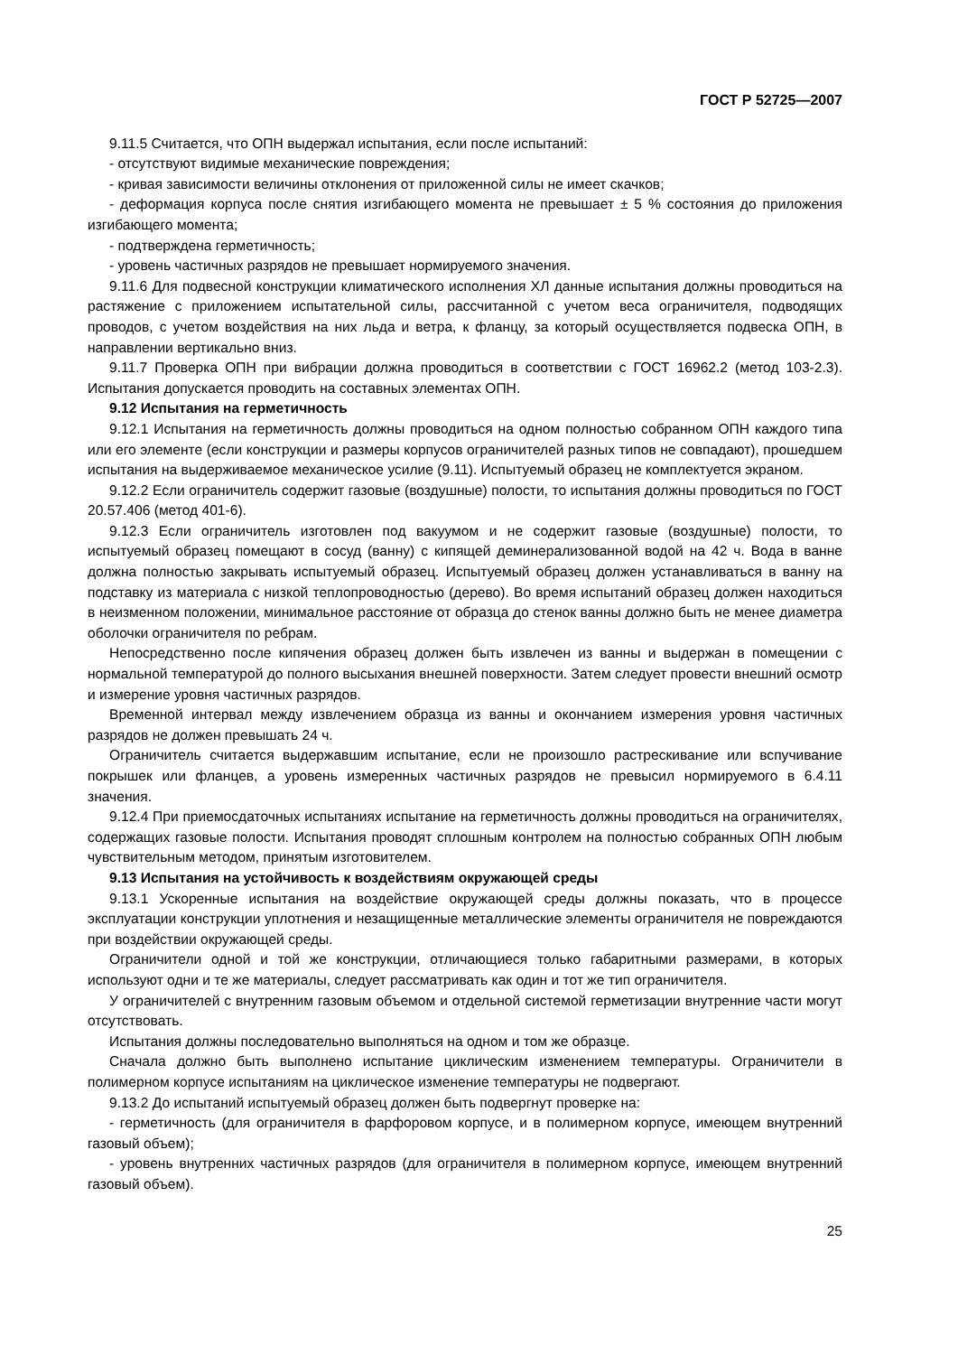ГОСТ Р 52725—2007
9.11.5 Считается, что ОПН выдержал испытания, если после испытаний:
- отсутствуют видимые механические повреждения;
- кривая зависимости величины отклонения от приложенной силы не имеет скачков;
- деформация корпуса после снятия изгибающего момента не превышает ± 5 % состояния до приложения изгибающего момента;
- подтверждена герметичность;
- уровень частичных разрядов не превышает нормируемого значения.
9.11.6 Для подвесной конструкции климатического исполнения ХЛ данные испытания должны проводиться на растяжение с приложением испытательной силы, рассчитанной с учетом веса ограничителя, подводящих проводов, с учетом воздействия на них льда и ветра, к фланцу, за который осуществляется подвеска ОПН, в направлении вертикально вниз.
9.11.7 Проверка ОПН при вибрации должна проводиться в соответствии с ГОСТ 16962.2 (метод 103-2.3). Испытания допускается проводить на составных элементах ОПН.
9.12 Испытания на герметичность
9.12.1 Испытания на герметичность должны проводиться на одном полностью собранном ОПН каждого типа или его элементе (если конструкции и размеры корпусов ограничителей разных типов не совпадают), прошедшем испытания на выдерживаемое механическое усилие (9.11). Испытуемый образец не комплектуется экраном.
9.12.2 Если ограничитель содержит газовые (воздушные) полости, то испытания должны проводиться по ГОСТ 20.57.406 (метод 401-6).
9.12.3 Если ограничитель изготовлен под вакуумом и не содержит газовые (воздушные) полости, то испытуемый образец помещают в сосуд (ванну) с кипящей деминерализованной водой на 42 ч. Вода в ванне должна полностью закрывать испытуемый образец. Испытуемый образец должен устанавливаться в ванну на подставку из материала с низкой теплопроводностью (дерево). Во время испытаний образец должен находиться в неизменном положении, минимальное расстояние от образца до стенок ванны должно быть не менее диаметра оболочки ограничителя по ребрам.
Непосредственно после кипячения образец должен быть извлечен из ванны и выдержан в помещении с нормальной температурой до полного высыхания внешней поверхности. Затем следует провести внешний осмотр и измерение уровня частичных разрядов.
Временной интервал между извлечением образца из ванны и окончанием измерения уровня частичных разрядов не должен превышать 24 ч.
Ограничитель считается выдержавшим испытание, если не произошло растрескивание или вспучивание покрышек или фланцев, а уровень измеренных частичных разрядов не превысил нормируемого в 6.4.11 значения.
9.12.4 При приемосдаточных испытаниях испытание на герметичность должны проводиться на ограничителях, содержащих газовые полости. Испытания проводят сплошным контролем на полностью собранных ОПН любым чувствительным методом, принятым изготовителем.
9.13 Испытания на устойчивость к воздействиям окружающей среды
9.13.1 Ускоренные испытания на воздействие окружающей среды должны показать, что в процессе эксплуатации конструкции уплотнения и незащищенные металлические элементы ограничителя не повреждаются при воздействии окружающей среды.
Ограничители одной и той же конструкции, отличающиеся только габаритными размерами, в которых используют одни и те же материалы, следует рассматривать как один и тот же тип ограничителя.
У ограничителей с внутренним газовым объемом и отдельной системой герметизации внутренние части могут отсутствовать.
Испытания должны последовательно выполняться на одном и том же образце.
Сначала должно быть выполнено испытание циклическим изменением температуры. Ограничители в полимерном корпусе испытаниям на циклическое изменение температуры не подвергают.
9.13.2 До испытаний испытуемый образец должен быть подвергнут проверке на:
- герметичность (для ограничителя в фарфоровом корпусе, и в полимерном корпусе, имеющем внутренний газовый объем);
- уровень внутренних частичных разрядов (для ограничителя в полимерном корпусе, имеющем внутренний газовый объем).
25